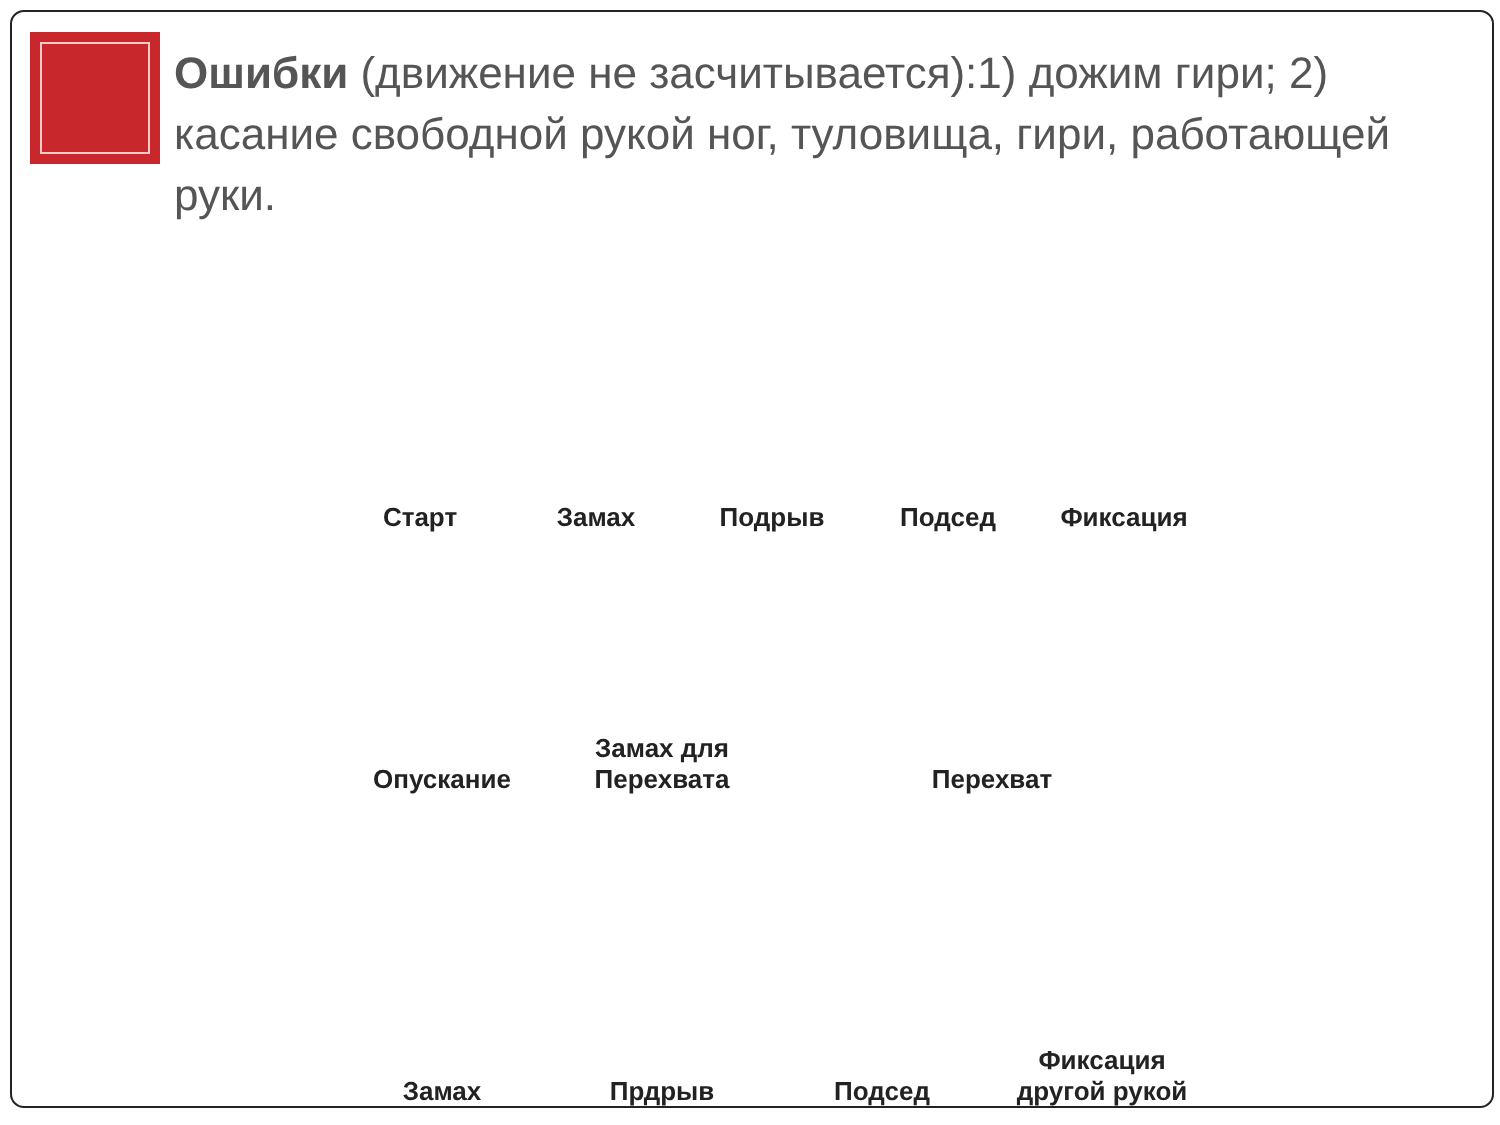Ошибки (движение не засчитывается):1) дожим гири; 2) касание свободной рукой ног, туловища, гири, работающей руки.
Старт
Замах
Подрыв
Подсед
Фиксация
Опускание
Замах для
Перехвата
Перехват
Замах
Прдрыв
Подсед
Фиксация
другой рукой